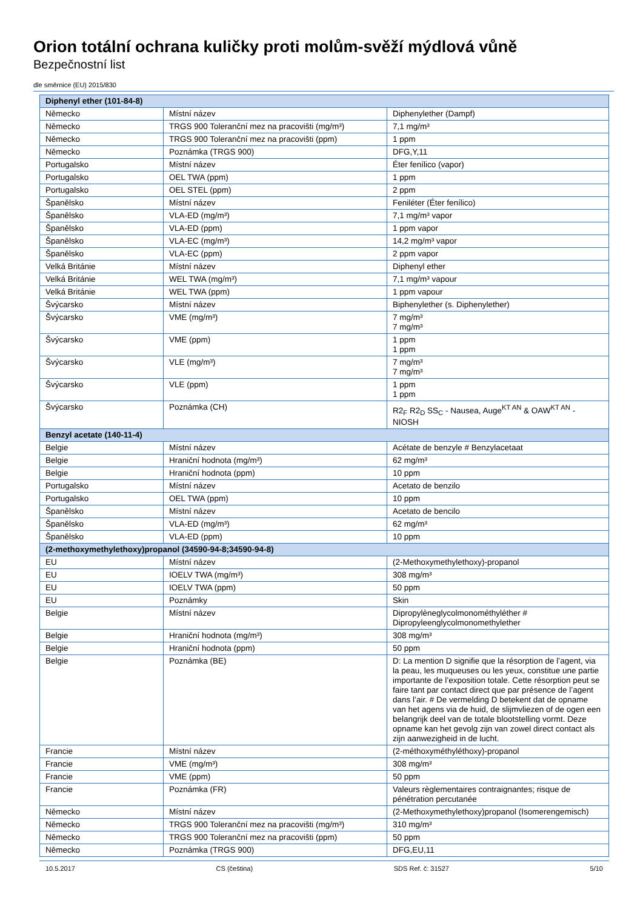Orion totální ochrana kuličky proti molům-svěží mýdlová vůně
Bezpečnostní list
dle směrnice (EU) 2015/830
| Diphenyl ether (101-84-8) | | |
| --- | --- | --- |
| Německo | Místní název | Diphenylether (Dampf) |
| Německo | TRGS 900 Toleranční mez na pracovišti (mg/m³) | 7,1 mg/m³ |
| Německo | TRGS 900 Toleranční mez na pracovišti (ppm) | 1 ppm |
| Německo | Poznámka (TRGS 900) | DFG,Y,11 |
| Portugalsko | Místní název | Éter fenílico (vapor) |
| Portugalsko | OEL TWA (ppm) | 1 ppm |
| Portugalsko | OEL STEL (ppm) | 2 ppm |
| Španělsko | Místní název | Feniléter (Éter fenílico) |
| Španělsko | VLA-ED (mg/m³) | 7,1 mg/m³ vapor |
| Španělsko | VLA-ED (ppm) | 1 ppm vapor |
| Španělsko | VLA-EC (mg/m³) | 14,2 mg/m³ vapor |
| Španělsko | VLA-EC (ppm) | 2 ppm vapor |
| Velká Británie | Místní název | Diphenyl ether |
| Velká Británie | WEL TWA (mg/m³) | 7,1 mg/m³ vapour |
| Velká Británie | WEL TWA (ppm) | 1 ppm vapour |
| Švýcarsko | Místní název | Biphenylether (s. Diphenylether) |
| Švýcarsko | VME (mg/m³) | 7 mg/m³ 7 mg/m³ |
| Švýcarsko | VME (ppm) | 1 ppm 1 ppm |
| Švýcarsko | VLE (mg/m³) | 7 mg/m³ 7 mg/m³ |
| Švýcarsko | VLE (ppm) | 1 ppm 1 ppm |
| Švýcarsko | Poznámka (CH) | R2<sub>F</sub> R2<sub>D</sub> SS<sub>C</sub> - Nausea, Auge<sup>KT AN</sup> & OAW<sup>KT AN</sup> - NIOSH |
| Benzyl acetate (140-11-4) | | |
| Belgie | Místní název | Acétate de benzyle # Benzylacetaat |
| Belgie | Hraniční hodnota (mg/m³) | 62 mg/m³ |
| Belgie | Hraniční hodnota (ppm) | 10 ppm |
| Portugalsko | Místní název | Acetato de benzilo |
| Portugalsko | OEL TWA (ppm) | 10 ppm |
| Španělsko | Místní název | Acetato de bencilo |
| Španělsko | VLA-ED (mg/m³) | 62 mg/m³ |
| Španělsko | VLA-ED (ppm) | 10 ppm |
| (2-methoxymethylethoxy)propanol (34590-94-8;34590-94-8) | | |
| EU | Místní název | (2-Methoxymethylethoxy)-propanol |
| EU | IOELV TWA (mg/m³) | 308 mg/m³ |
| EU | IOELV TWA (ppm) | 50 ppm |
| EU | Poznámky | Skin |
| Belgie | Místní název | Dipropylèneglycolmonométhyléther # Dipropyleenglycolmonomethylether |
| Belgie | Hraniční hodnota (mg/m³) | 308 mg/m³ |
| Belgie | Hraniční hodnota (ppm) | 50 ppm |
| Belgie | Poznámka (BE) | D: La mention D signifie que la résorption de l’agent, via la peau, les muqueuses ou les yeux, constitue une partie importante de l’exposition totale. Cette résorption peut se faire tant par contact direct que par présence de l’agent dans l’air. # De vermelding D betekent dat de opname van het agens via de huid, de slijmvliezen of de ogen een belangrijk deel van de totale blootstelling vormt. Deze opname kan het gevolg zijn van zowel direct contact als zijn aanwezigheid in de lucht. |
| Francie | Místní název | (2-méthoxyméthyléthoxy)-propanol |
| Francie | VME (mg/m³) | 308 mg/m³ |
| Francie | VME (ppm) | 50 ppm |
| Francie | Poznámka (FR) | Valeurs règlementaires contraignantes; risque de pénétration percutanée |
| Německo | Místní název | (2-Methoxymethylethoxy)propanol (Isomerengemisch) |
| Německo | TRGS 900 Toleranční mez na pracovišti (mg/m³) | 310 mg/m³ |
| Německo | TRGS 900 Toleranční mez na pracovišti (ppm) | 50 ppm |
| Německo | Poznámka (TRGS 900) | DFG,EU,11 |
10.5.2017 CS (čeština) SDS Ref. č: 31527 5/10